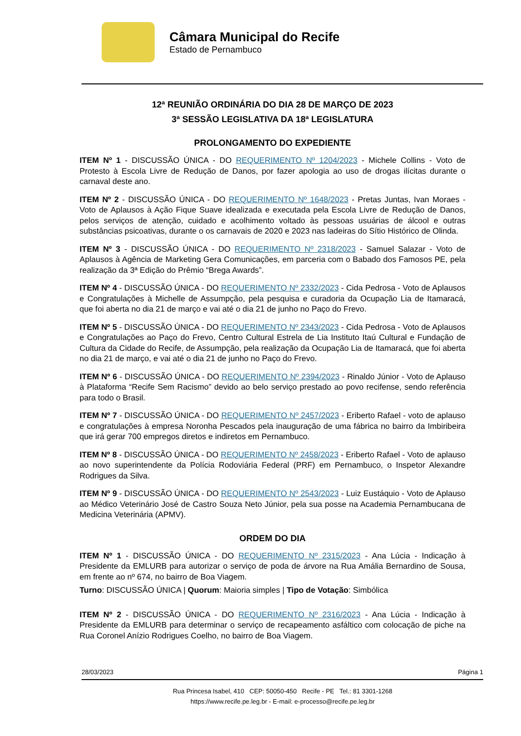Câmara Municipal do Recife
Estado de Pernambuco
12ª REUNIÃO ORDINÁRIA DO DIA 28 DE MARÇO DE 2023
3ª SESSÃO LEGISLATIVA DA 18ª LEGISLATURA
PROLONGAMENTO DO EXPEDIENTE
ITEM Nº 1 - DISCUSSÃO ÚNICA - DO REQUERIMENTO Nº 1204/2023 - Michele Collins - Voto de Protesto à Escola Livre de Redução de Danos, por fazer apologia ao uso de drogas ilícitas durante o carnaval deste ano.
ITEM Nº 2 - DISCUSSÃO ÚNICA - DO REQUERIMENTO Nº 1648/2023 - Pretas Juntas, Ivan Moraes - Voto de Aplausos à Ação Fique Suave idealizada e executada pela Escola Livre de Redução de Danos, pelos serviços de atenção, cuidado e acolhimento voltado às pessoas usuárias de álcool e outras substâncias psicoativas, durante o os carnavais de 2020 e 2023 nas ladeiras do Sítio Histórico de Olinda.
ITEM Nº 3 - DISCUSSÃO ÚNICA - DO REQUERIMENTO Nº 2318/2023 - Samuel Salazar - Voto de Aplausos à Agência de Marketing Gera Comunicações, em parceria com o Babado dos Famosos PE, pela realização da 3ª Edição do Prêmio “Brega Awards”.
ITEM Nº 4 - DISCUSSÃO ÚNICA - DO REQUERIMENTO Nº 2332/2023 - Cida Pedrosa - Voto de Aplausos e Congratulações à Michelle de Assumpção, pela pesquisa e curadoria da Ocupação Lia de Itamaracá, que foi aberta no dia 21 de março e vai até o dia 21 de junho no Paço do Frevo.
ITEM Nº 5 - DISCUSSÃO ÚNICA - DO REQUERIMENTO Nº 2343/2023 - Cida Pedrosa - Voto de Aplausos e Congratulações ao Paço do Frevo, Centro Cultural Estrela de Lia Instituto Itaú Cultural e Fundação de Cultura da Cidade do Recife, de Assumpção, pela realização da Ocupação Lia de Itamaracá, que foi aberta no dia 21 de março, e vai até o dia 21 de junho no Paço do Frevo.
ITEM Nº 6 - DISCUSSÃO ÚNICA - DO REQUERIMENTO Nº 2394/2023 - Rinaldo Júnior - Voto de Aplauso à Plataforma “Recife Sem Racismo” devido ao belo serviço prestado ao povo recifense, sendo referência para todo o Brasil.
ITEM Nº 7 - DISCUSSÃO ÚNICA - DO REQUERIMENTO Nº 2457/2023 - Eriberto Rafael - voto de aplauso e congratulações à empresa Noronha Pescados pela inauguração de uma fábrica no bairro da Imbiribeira que irá gerar 700 empregos diretos e indiretos em Pernambuco.
ITEM Nº 8 - DISCUSSÃO ÚNICA - DO REQUERIMENTO Nº 2458/2023 - Eriberto Rafael - Voto de aplauso ao novo superintendente da Polícia Rodoviária Federal (PRF) em Pernambuco, o Inspetor Alexandre Rodrigues da Silva.
ITEM Nº 9 - DISCUSSÃO ÚNICA - DO REQUERIMENTO Nº 2543/2023 - Luiz Eustáquio - Voto de Aplauso ao Médico Veterinário José de Castro Souza Neto Júnior, pela sua posse na Academia Pernambucana de Medicina Veterinária (APMV).
ORDEM DO DIA
ITEM Nº 1 - DISCUSSÃO ÚNICA - DO REQUERIMENTO Nº 2315/2023 - Ana Lúcia - Indicação à Presidente da EMLURB para autorizar o serviço de poda de árvore na Rua Amália Bernardino de Sousa, em frente ao nº 674, no bairro de Boa Viagem.
Turno: DISCUSSÃO ÚNICA | Quorum: Maioria simples | Tipo de Votação: Simbólica
ITEM Nº 2 - DISCUSSÃO ÚNICA - DO REQUERIMENTO Nº 2316/2023 - Ana Lúcia - Indicação à Presidente da EMLURB para determinar o serviço de recapeamento asfáltico com colocação de piche na Rua Coronel Anízio Rodrigues Coelho, no bairro de Boa Viagem.
28/03/2023 Página 1
Rua Princesa Isabel, 410 CEP: 50050-450 Recife - PE Tel.: 81 3301-1268
https://www.recife.pe.leg.br - E-mail: e-processo@recife.pe.leg.br